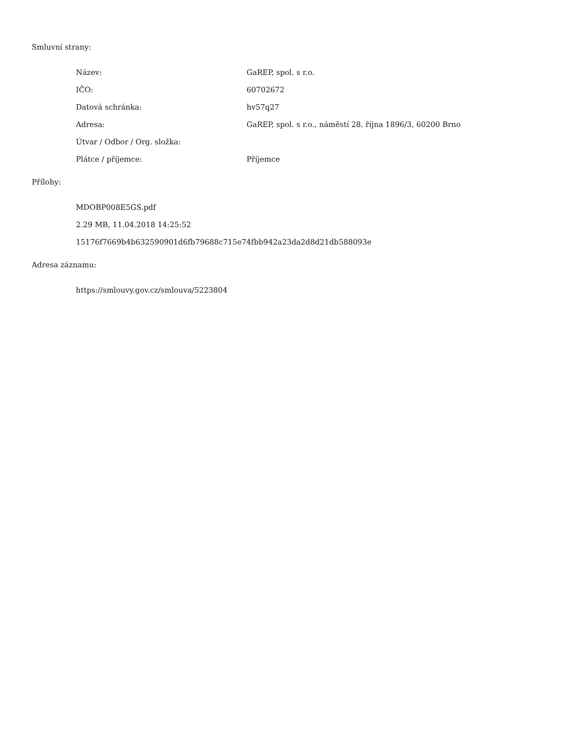Smluvní strany:
| Název: | GaREP, spol. s r.o. |
| IČO: | 60702672 |
| Datová schránka: | hv57q27 |
| Adresa: | GaREP, spol. s r.o., náměstí 28. října 1896/3, 60200 Brno |
| Útvar / Odbor / Org. složka: | |
| Plátce / příjemce: | Příjemce |
Přílohy:
| MDOBP008E5GS.pdf |
| 2.29 MB, 11.04.2018 14:25:52 |
| 15176f7669b4b632590901d6fb79688c715e74fbb942a23da2d8d21db588093e |
Adresa záznamu:
| https://smlouvy.gov.cz/smlouva/5223804 |